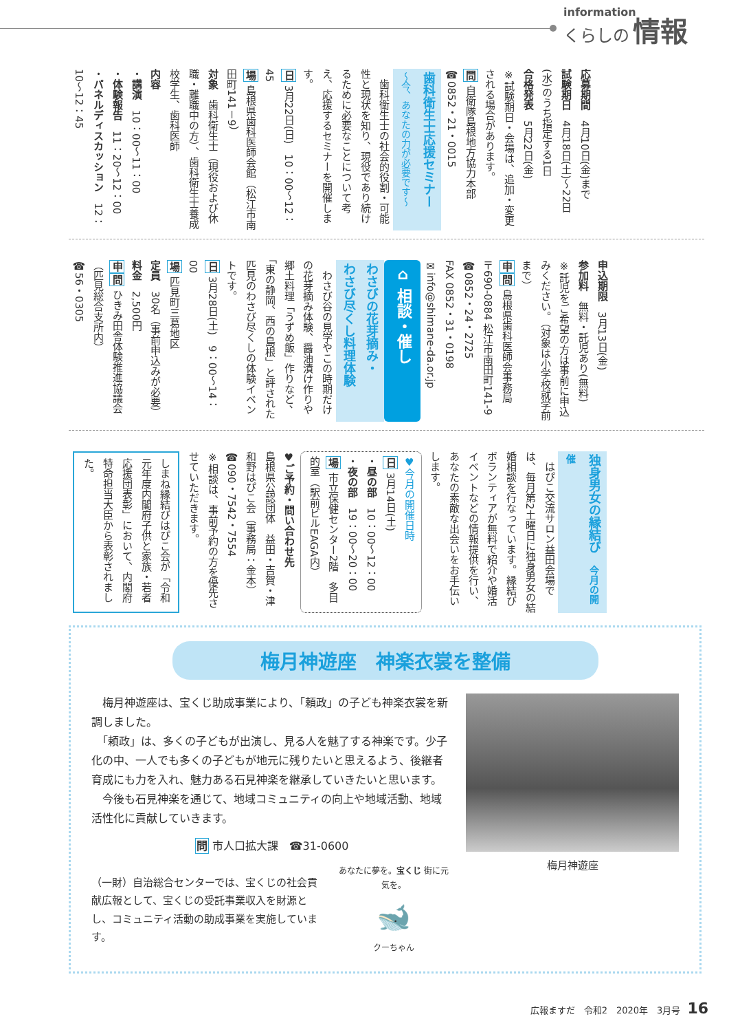information
くらしの 情報
応募期間　4月10日(金)まで
試験期日　4月18日(土)～22日(水)のうち指定する1日
合格発表　5月22日(金)
※試験期日・会場は、追加・変更される場合があります。
問 自衛隊島根地方協力本部
☎0852・21・0015
歯科衛生士応援セミナー
～今、あなたの力が必要です～
　歯科衛生士の社会的役割・可能性と現状を知り、現役であり続けるために必要なことについて考え、応援するセミナーを開催します。
日 3月22日(日)　10：00～12：45
場 島根県歯科医師会館（松江市南田町141－9）
対象　歯科衛生士（現役および休職・離職中の方）、歯科衛生士養成校学生、歯科医師
内容
・講演　10：00～11：00
・体験報告　11：20～12：00
・パネルディスカッション　12：10～12：45
申込期限　3月13日(金)
参加料　無料・託児あり(無料)
※託児をご希望の方は事前に申込みください。（対象は小学校就学前まで）
申問 島根県歯科医師会事務局　〒690-0884 松江市南田町141-9
☎0852・24・2725
FAX 0852・31・0198
✉info@shimane-da.or.jp
⌂ 相談・催し
わさびの花芽摘み・
わさび尽くし料理体験
　わさび谷の見学やこの時期だけの花芽摘み体験、醤油漬け作りや郷土料理「うずめ飯」作りなど、「東の静岡、西の島根」と評された匹見のわさび尽くしの体験イベントです。
日 3月28日(土)　9：00～14：00
場 匹見町三葛地区
定員　30名（事前申込みが必要）
料金　2,500円
申問 ひきみ田舎体験推進協議会（匹見総合支所内）
☎56・0305
独身男女の縁結び　今月の開催
　はぴこ交流サロン益田会場では、毎月第2土曜日に独身男女の結婚相談を行なっています。縁結びボランティアが無料で紹介や婚活イベントなどの情報提供を行い、あなたの素敵な出会いをお手伝いします。
♥今月の開催日時
日 3月14日(土)
・昼の部　10：00～12：00
・夜の部　19：00～20：00
場 市立保健センター2階　多目的室（駅前ビルEAGA内）
♥ご予約・問い合わせ先
島根県公認団体　益田・吉賀・津和野はぴこ会（事務局：金本）
☎090・7542・7554
※相談は、事前予約の方を優先させていただきます。
しまね縁結びはぴこ会が「令和元年度内閣府子供と家族・若者応援団表彰」において、内閣府特命担当大臣から表彰されました。
梅月神遊座　神楽衣裳を整備
　梅月神遊座は、宝くじ助成事業により、「頼政」の子ども神楽衣裳を新調しました。
　「頼政」は、多くの子どもが出演し、見る人を魅了する神楽です。少子化の中、一人でも多くの子どもが地元に残りたいと思えるよう、後継者育成にも力を入れ、魅力ある石見神楽を継承していきたいと思います。
　今後も石見神楽を通じて、地域コミュニティの向上や地域活動、地域活性化に貢献していきます。
問 市人口拡大課　☎31-0600
（一財）自治総合センターでは、宝くじの社会貢献広報として、宝くじの受託事業収入を財源とし、コミュニティ活動の助成事業を実施しています。
あなたに夢を。宝くじ 街に元気を。
🐋
クーちゃん
梅月神遊座
広報ますだ　令和2　2020年　3月号 16